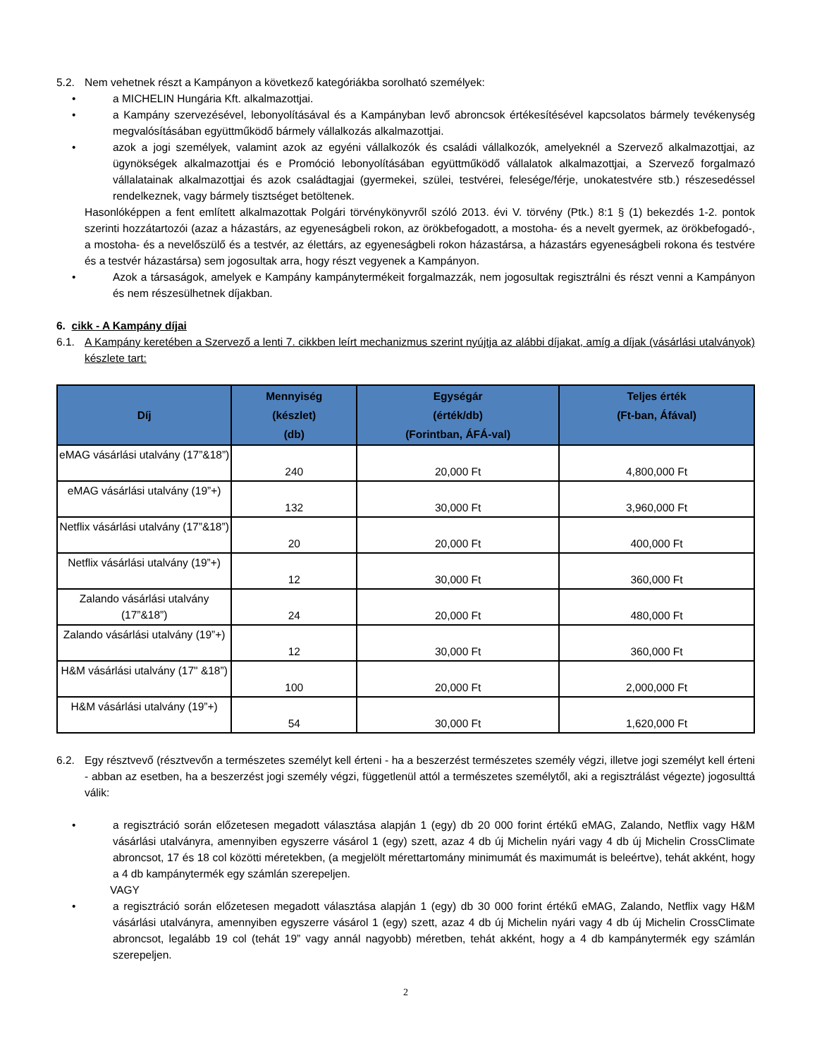5.2. Nem vehetnek részt a Kampányon a következő kategóriákba sorolható személyek:
• a MICHELIN Hungária Kft. alkalmazottjai.
• a Kampány szervezésével, lebonyolításával és a Kampányban levő abroncsok értékesítésével kapcsolatos bármely tevékenység megvalósításában együttműködő bármely vállalkozás alkalmazottjai.
• azok a jogi személyek, valamint azok az egyéni vállalkozók és családi vállalkozók, amelyeknél a Szervező alkalmazottjai, az ügynökségek alkalmazottjai és e Promóció lebonyolításában együttműködő vállalatok alkalmazottjai, a Szervező forgalmazó vállalatainak alkalmazottjai és azok családtagjai (gyermekei, szülei, testvérei, felesége/férje, unokatestvére stb.) részesedéssel rendelkeznek, vagy bármely tisztséget betöltenek.
Hasonlóképpen a fent említett alkalmazottak Polgári törvénykönyvről szóló 2013. évi V. törvény (Ptk.) 8:1 § (1) bekezdés 1-2. pontok szerinti hozzátartozói (azaz a házastárs, az egyeneságbeli rokon, az örökbefogadott, a mostoha- és a nevelt gyermek, az örökbefogadó-, a mostoha- és a nevelőszülő és a testvér, az élettárs, az egyeneságbeli rokon házastársa, a házastárs egyeneságbeli rokona és testvére és a testvér házastársa) sem jogosultak arra, hogy részt vegyenek a Kampányon.
• Azok a társaságok, amelyek e Kampány kampánytermékeit forgalmazzák, nem jogosultak regisztrálni és részt venni a Kampányon és nem részesülhetnek díjakban.
6. cikk - A Kampány díjai
6.1. A Kampány keretében a Szervező a lenti 7. cikkben leírt mechanizmus szerint nyújtja az alábbi díjakat, amíg a díjak (vásárlási utalványok) készlete tart:
| Díj | Mennyiség (készlet) (db) | Egységár (érték/db) (Forintban, ÁFÁ-val) | Teljes érték (Ft-ban, Áfával) |
| --- | --- | --- | --- |
| eMAG vásárlási utalvány (17”&18”) | 240 | 20,000 Ft | 4,800,000 Ft |
| eMAG vásárlási utalvány (19”+) | 132 | 30,000 Ft | 3,960,000 Ft |
| Netflix vásárlási utalvány (17”&18”) | 20 | 20,000 Ft | 400,000 Ft |
| Netflix vásárlási utalvány (19”+) | 12 | 30,000 Ft | 360,000 Ft |
| Zalando vásárlási utalvány (17”&18”) | 24 | 20,000 Ft | 480,000 Ft |
| Zalando vásárlási utalvány (19”+) | 12 | 30,000 Ft | 360,000 Ft |
| H&M vásárlási utalvány (17" &18”) | 100 | 20,000 Ft | 2,000,000 Ft |
| H&M vásárlási utalvány (19”+) | 54 | 30,000 Ft | 1,620,000 Ft |
6.2. Egy résztvevő (résztvevőn a természetes személyt kell érteni - ha a beszerzést természetes személy végzi, illetve jogi személyt kell érteni - abban az esetben, ha a beszerzést jogi személy végzi, függetlenül attól a természetes személytől, aki a regisztrálást végezte) jogosulttá válik:
• a regisztráció során előzetesen megadott választása alapján 1 (egy) db 20 000 forint értékű eMAG, Zalando, Netflix vagy H&M vásárlási utalványra, amennyiben egyszerre vásárol 1 (egy) szett, azaz 4 db új Michelin nyári vagy 4 db új Michelin CrossClimate abroncsot, 17 és 18 col közötti méretekben, (a megjelölt mérettartomány minimumát és maximumát is beleértve), tehát akként, hogy a 4 db kampánytermék egy számlán szerepeljen.
VAGY
• a regisztráció során előzetesen megadott választása alapján 1 (egy) db 30 000 forint értékű eMAG, Zalando, Netflix vagy H&M vásárlási utalványra, amennyiben egyszerre vásárol 1 (egy) szett, azaz 4 db új Michelin nyári vagy 4 db új Michelin CrossClimate abroncsot, legalább 19 col (tehát 19” vagy annál nagyobb) méretben, tehát akként, hogy a 4 db kampánytermék egy számlán szerepeljen.
2